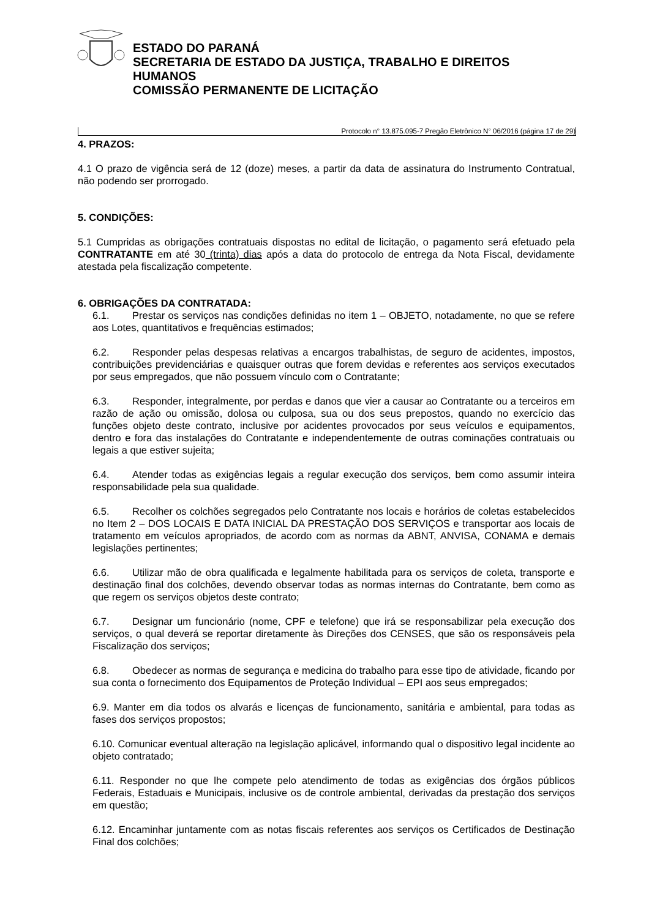ESTADO DO PARANÁ
SECRETARIA DE ESTADO DA JUSTIÇA, TRABALHO E DIREITOS
HUMANOS
COMISSÃO PERMANENTE DE LICITAÇÃO
Protocolo n° 13.875.095-7 Pregão Eletrônico N° 06/2016 (página 17 de 29)
4. PRAZOS:
4.1 O prazo de vigência será de 12 (doze) meses, a partir da data de assinatura do Instrumento Contratual, não podendo ser prorrogado.
5. CONDIÇÕES:
5.1 Cumpridas as obrigações contratuais dispostas no edital de licitação, o pagamento será efetuado pela CONTRATANTE em até 30 (trinta) dias após a data do protocolo de entrega da Nota Fiscal, devidamente atestada pela fiscalização competente.
6. OBRIGAÇÕES DA CONTRATADA:
6.1. Prestar os serviços nas condições definidas no item 1 – OBJETO, notadamente, no que se refere aos Lotes, quantitativos e frequências estimados;
6.2. Responder pelas despesas relativas a encargos trabalhistas, de seguro de acidentes, impostos, contribuições previdenciárias e quaisquer outras que forem devidas e referentes aos serviços executados por seus empregados, que não possuem vínculo com o Contratante;
6.3. Responder, integralmente, por perdas e danos que vier a causar ao Contratante ou a terceiros em razão de ação ou omissão, dolosa ou culposa, sua ou dos seus prepostos, quando no exercício das funções objeto deste contrato, inclusive por acidentes provocados por seus veículos e equipamentos, dentro e fora das instalações do Contratante e independentemente de outras cominações contratuais ou legais a que estiver sujeita;
6.4. Atender todas as exigências legais a regular execução dos serviços, bem como assumir inteira responsabilidade pela sua qualidade.
6.5. Recolher os colchões segregados pelo Contratante nos locais e horários de coletas estabelecidos no Item 2 – DOS LOCAIS E DATA INICIAL DA PRESTAÇÃO DOS SERVIÇOS e transportar aos locais de tratamento em veículos apropriados, de acordo com as normas da ABNT, ANVISA, CONAMA e demais legislações pertinentes;
6.6. Utilizar mão de obra qualificada e legalmente habilitada para os serviços de coleta, transporte e destinação final dos colchões, devendo observar todas as normas internas do Contratante, bem como as que regem os serviços objetos deste contrato;
6.7. Designar um funcionário (nome, CPF e telefone) que irá se responsabilizar pela execução dos serviços, o qual deverá se reportar diretamente às Direções dos CENSES, que são os responsáveis pela Fiscalização dos serviços;
6.8. Obedecer as normas de segurança e medicina do trabalho para esse tipo de atividade, ficando por sua conta o fornecimento dos Equipamentos de Proteção Individual – EPI aos seus empregados;
6.9. Manter em dia todos os alvarás e licenças de funcionamento, sanitária e ambiental, para todas as fases dos serviços propostos;
6.10. Comunicar eventual alteração na legislação aplicável, informando qual o dispositivo legal incidente ao objeto contratado;
6.11. Responder no que lhe compete pelo atendimento de todas as exigências dos órgãos públicos Federais, Estaduais e Municipais, inclusive os de controle ambiental, derivadas da prestação dos serviços em questão;
6.12. Encaminhar juntamente com as notas fiscais referentes aos serviços os Certificados de Destinação Final dos colchões;